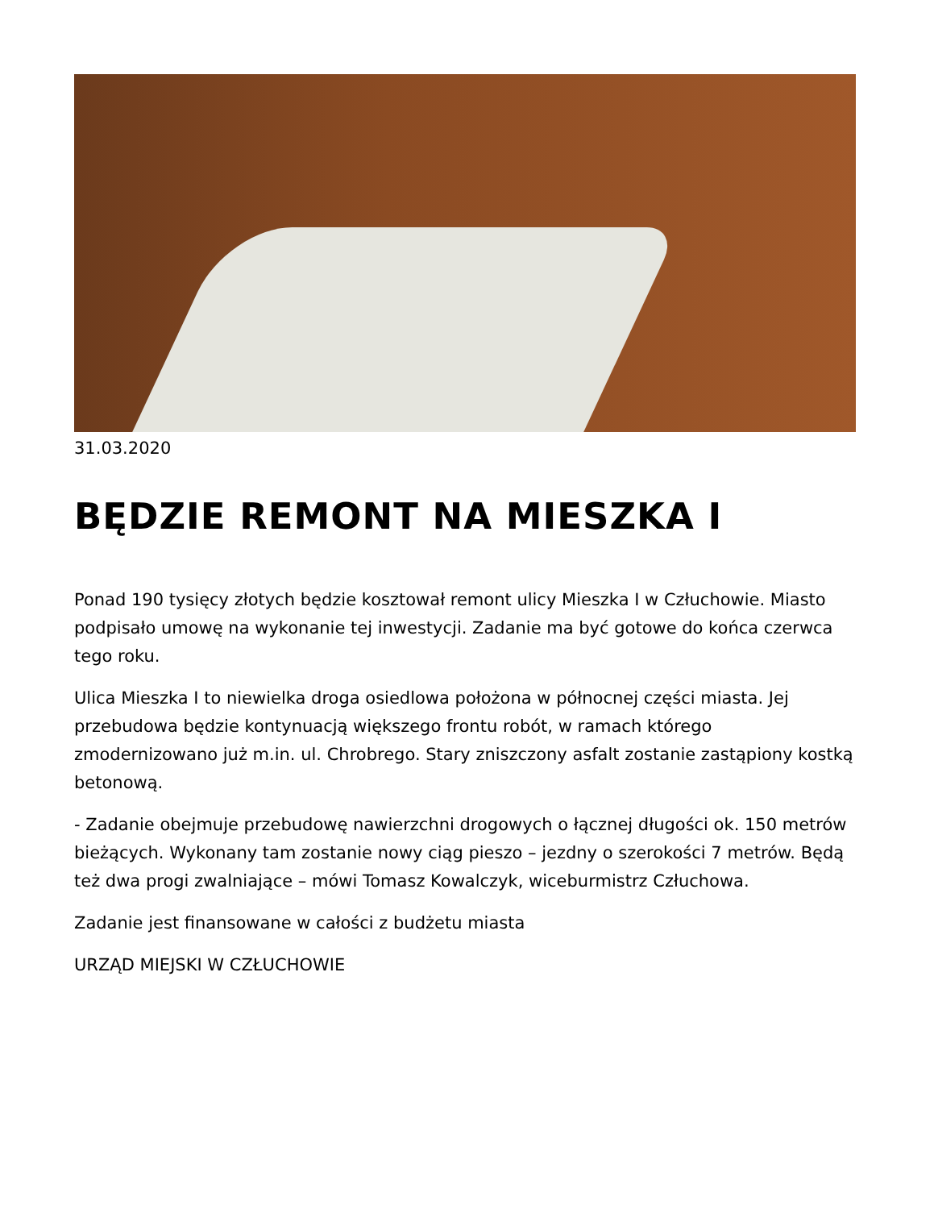31.03.2020
BĘDZIE REMONT NA MIESZKA I
Ponad 190 tysięcy złotych będzie kosztował remont ulicy Mieszka I w Człuchowie. Miasto podpisało umowę na wykonanie tej inwestycji. Zadanie ma być gotowe do końca czerwca tego roku.
Ulica Mieszka I to niewielka droga osiedlowa położona w północnej części miasta. Jej przebudowa będzie kontynuacją większego frontu robót, w ramach którego zmodernizowano już m.in. ul. Chrobrego. Stary zniszczony asfalt zostanie zastąpiony kostką betonową.
- Zadanie obejmuje przebudowę nawierzchni drogowych o łącznej długości ok. 150 metrów bieżących. Wykonany tam zostanie nowy ciąg pieszo – jezdny o szerokości 7 metrów. Będą też dwa progi zwalniające – mówi Tomasz Kowalczyk, wiceburmistrz Człuchowa.
Zadanie jest finansowane w całości z budżetu miasta
URZĄD MIEJSKI W CZŁUCHOWIE